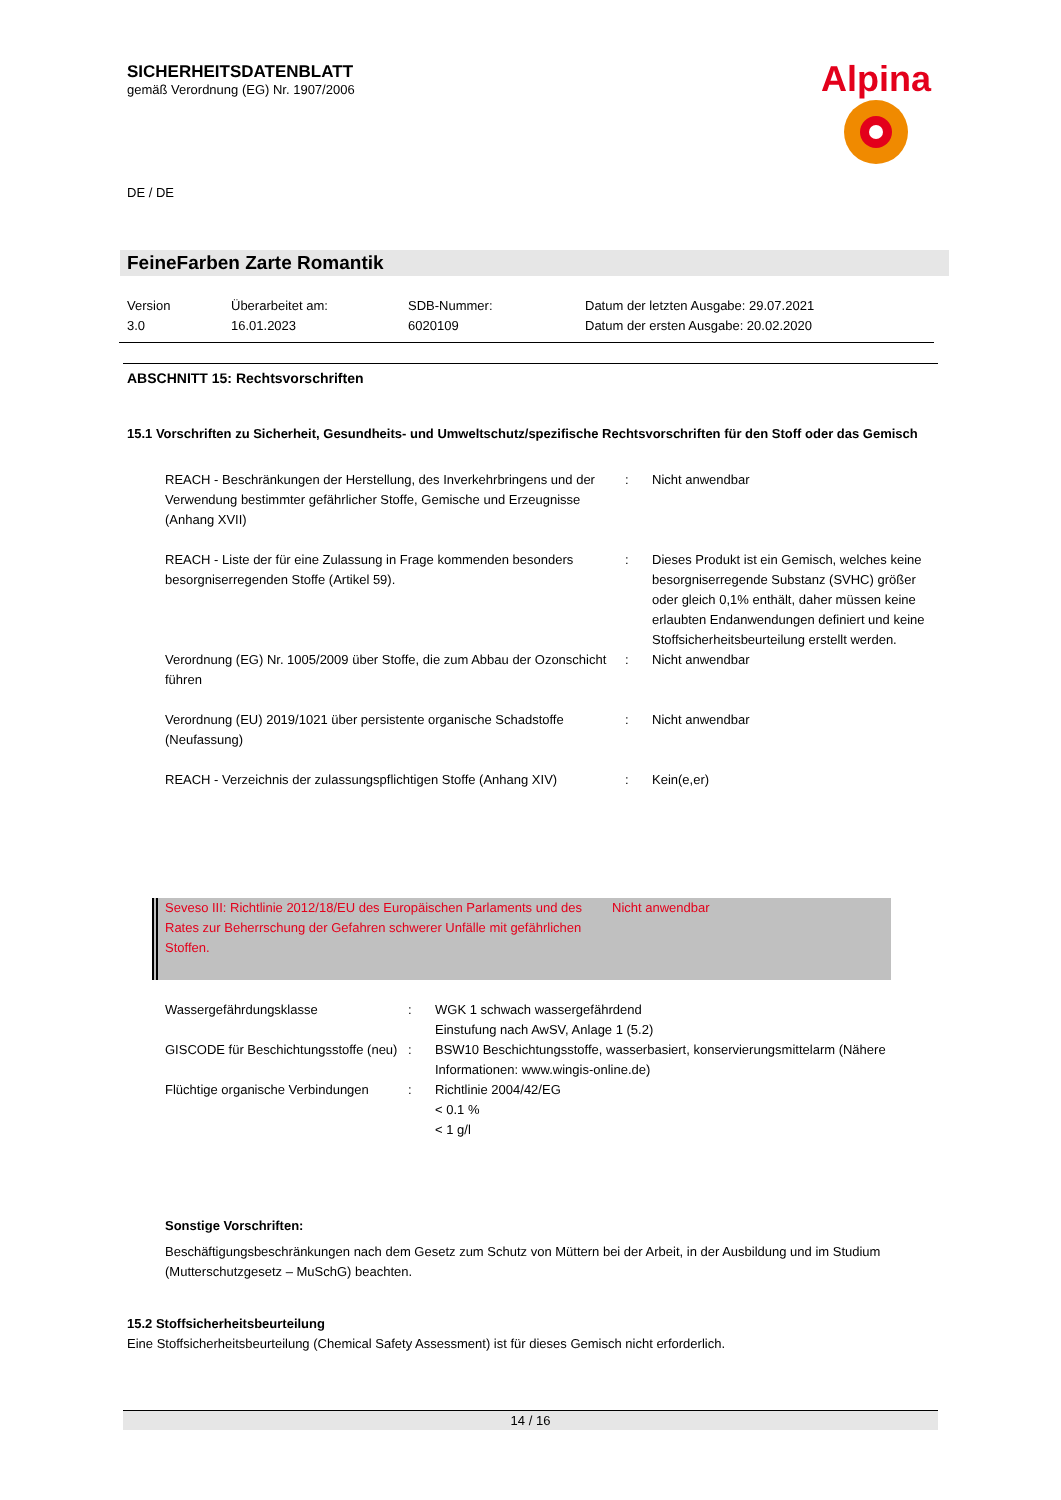SICHERHEITSDATENBLATT
gemäß Verordnung (EG) Nr. 1907/2006
Alpina
DE / DE
FeineFarben Zarte Romantik
| Version 3.0 | Überarbeitet am: 16.01.2023 | SDB-Nummer: 6020109 | Datum der letzten Ausgabe: 29.07.2021 Datum der ersten Ausgabe: 20.02.2020 |
ABSCHNITT 15: Rechtsvorschriften
15.1 Vorschriften zu Sicherheit, Gesundheits- und Umweltschutz/spezifische Rechtsvorschriften für den Stoff oder das Gemisch
| REACH - Beschränkungen der Herstellung, des Inverkehrbringens und der Verwendung bestimmter gefährlicher Stoffe, Gemische und Erzeugnisse (Anhang XVII) | : | Nicht anwendbar |
| REACH - Liste der für eine Zulassung in Frage kommenden besonders besorgniserregenden Stoffe (Artikel 59). | : | Dieses Produkt ist ein Gemisch, welches keine besorgniserregende Substanz (SVHC) größer oder gleich 0,1% enthält, daher müssen keine erlaubten Endanwendungen definiert und keine Stoffsicherheitsbeurteilung erstellt werden. |
| Verordnung (EG) Nr. 1005/2009 über Stoffe, die zum Abbau der Ozonschicht führen | : | Nicht anwendbar |
| Verordnung (EU) 2019/1021 über persistente organische Schadstoffe (Neufassung) | : | Nicht anwendbar |
| REACH - Verzeichnis der zulassungspflichtigen Stoffe (Anhang XIV) | : | Kein(e,er) |
| Seveso III: Richtlinie 2012/18/EU des Europäischen Parlaments und des Rates zur Beherrschung der Gefahren schwerer Unfälle mit gefährlichen Stoffen. | Nicht anwendbar |
| Wassergefährdungsklasse | : | WGK 1 schwach wassergefährdend Einstufung nach AwSV, Anlage 1 (5.2) |
| GISCODE für Beschichtungsstoffe (neu) | : | BSW10 Beschichtungsstoffe, wasserbasiert, konservierungsmittelarm (Nähere Informationen: www.wingis-online.de) |
| Flüchtige organische Verbindungen | : | Richtlinie 2004/42/EG < 0.1 % < 1 g/l |
Sonstige Vorschriften:
Beschäftigungsbeschränkungen nach dem Gesetz zum Schutz von Müttern bei der Arbeit, in der Ausbildung und im Studium (Mutterschutzgesetz – MuSchG) beachten.
15.2 Stoffsicherheitsbeurteilung
Eine Stoffsicherheitsbeurteilung (Chemical Safety Assessment) ist für dieses Gemisch nicht erforderlich.
14 / 16